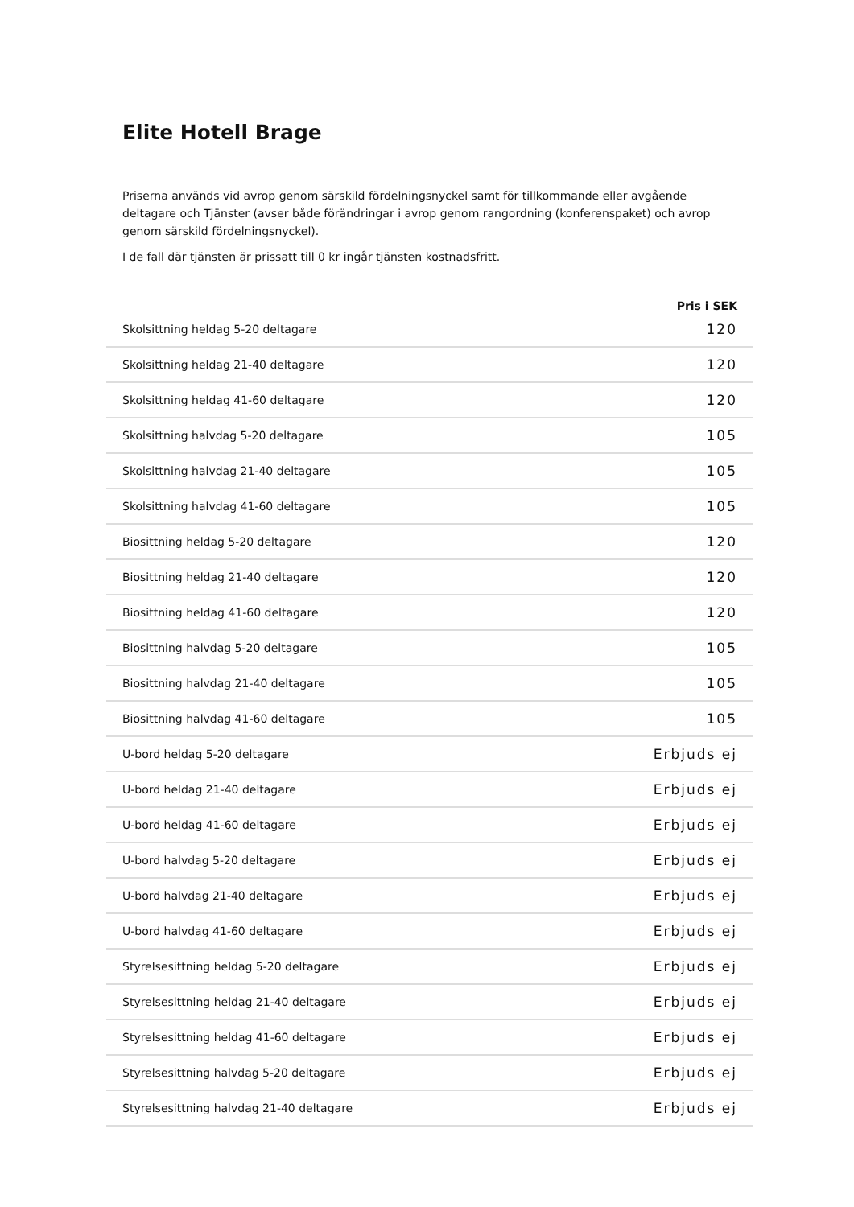Elite Hotell Brage
Priserna används vid avrop genom särskild fördelningsnyckel samt för tillkommande eller avgående deltagare och Tjänster (avser både förändringar i avrop genom rangordning (konferenspaket) och avrop genom särskild fördelningsnyckel).
I de fall där tjänsten är prissatt till 0 kr ingår tjänsten kostnadsfritt.
| | Pris i SEK |
| --- | --- |
| Skolsittning heldag 5-20 deltagare | 120 |
| Skolsittning heldag 21-40 deltagare | 120 |
| Skolsittning heldag 41-60 deltagare | 120 |
| Skolsittning halvdag 5-20 deltagare | 105 |
| Skolsittning halvdag 21-40 deltagare | 105 |
| Skolsittning halvdag 41-60 deltagare | 105 |
| Biosittning heldag 5-20 deltagare | 120 |
| Biosittning heldag 21-40 deltagare | 120 |
| Biosittning heldag 41-60 deltagare | 120 |
| Biosittning halvdag 5-20 deltagare | 105 |
| Biosittning halvdag 21-40 deltagare | 105 |
| Biosittning halvdag 41-60 deltagare | 105 |
| U-bord heldag 5-20 deltagare | Erbjuds ej |
| U-bord heldag 21-40 deltagare | Erbjuds ej |
| U-bord heldag 41-60 deltagare | Erbjuds ej |
| U-bord halvdag 5-20 deltagare | Erbjuds ej |
| U-bord halvdag 21-40 deltagare | Erbjuds ej |
| U-bord halvdag 41-60 deltagare | Erbjuds ej |
| Styrelsesittning heldag 5-20 deltagare | Erbjuds ej |
| Styrelsesittning heldag 21-40 deltagare | Erbjuds ej |
| Styrelsesittning heldag 41-60 deltagare | Erbjuds ej |
| Styrelsesittning halvdag 5-20 deltagare | Erbjuds ej |
| Styrelsesittning halvdag 21-40 deltagare | Erbjuds ej |